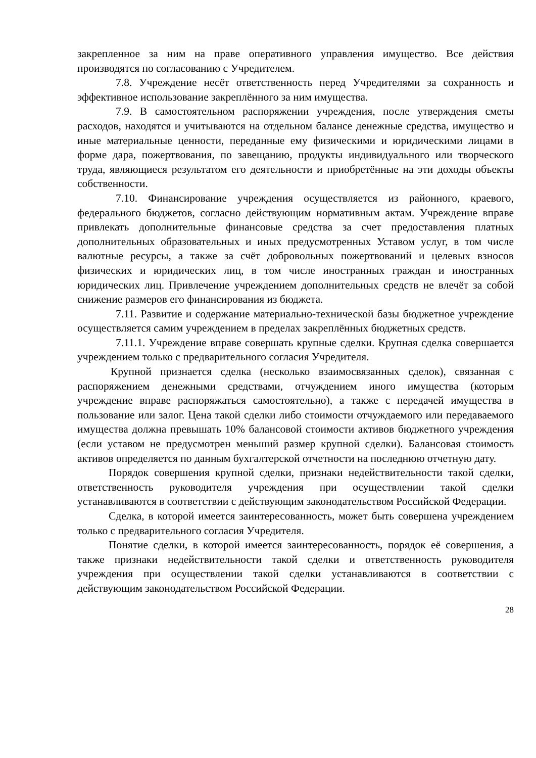закрепленное за ним на праве оперативного управления имущество. Все действия производятся по согласованию с Учредителем.
7.8. Учреждение несёт ответственность перед Учредителями за сохранность и эффективное использование закреплённого за ним имущества.
7.9. В самостоятельном распоряжении учреждения, после утверждения сметы расходов, находятся и учитываются на отдельном балансе денежные средства, имущество и иные материальные ценности, переданные ему физическими и юридическими лицами в форме дара, пожертвования, по завещанию, продукты индивидуального или творческого труда, являющиеся результатом его деятельности и приобретённые на эти доходы объекты собственности.
7.10. Финансирование учреждения осуществляется из районного, краевого, федерального бюджетов, согласно действующим нормативным актам. Учреждение вправе привлекать дополнительные финансовые средства за счет предоставления платных дополнительных образовательных и иных предусмотренных Уставом услуг, в том числе валютные ресурсы, а также за счёт добровольных пожертвований и целевых взносов физических и юридических лиц, в том числе иностранных граждан и иностранных юридических лиц. Привлечение учреждением дополнительных средств не влечёт за собой снижение размеров его финансирования из бюджета.
7.11. Развитие и содержание материально-технической базы бюджетное учреждение осуществляется самим учреждением в пределах закреплённых бюджетных средств.
7.11.1. Учреждение вправе совершать крупные сделки. Крупная сделка совершается учреждением только с предварительного согласия Учредителя.
Крупной признается сделка (несколько взаимосвязанных сделок), связанная с распоряжением денежными средствами, отчуждением иного имущества (которым учреждение вправе распоряжаться самостоятельно), а также с передачей имущества в пользование или залог. Цена такой сделки либо стоимости отчуждаемого или передаваемого имущества должна превышать 10% балансовой стоимости активов бюджетного учреждения (если уставом не предусмотрен меньший размер крупной сделки). Балансовая стоимость активов определяется по данным бухгалтерской отчетности на последнюю отчетную дату.
Порядок совершения крупной сделки, признаки недействительности такой сделки, ответственность руководителя учреждения при осуществлении такой сделки устанавливаются в соответствии с действующим законодательством Российской Федерации.
Сделка, в которой имеется заинтересованность, может быть совершена учреждением только с предварительного согласия Учредителя.
Понятие сделки, в которой имеется заинтересованность, порядок её совершения, а также признаки недействительности такой сделки и ответственность руководителя учреждения при осуществлении такой сделки устанавливаются в соответствии с действующим законодательством Российской Федерации.
28